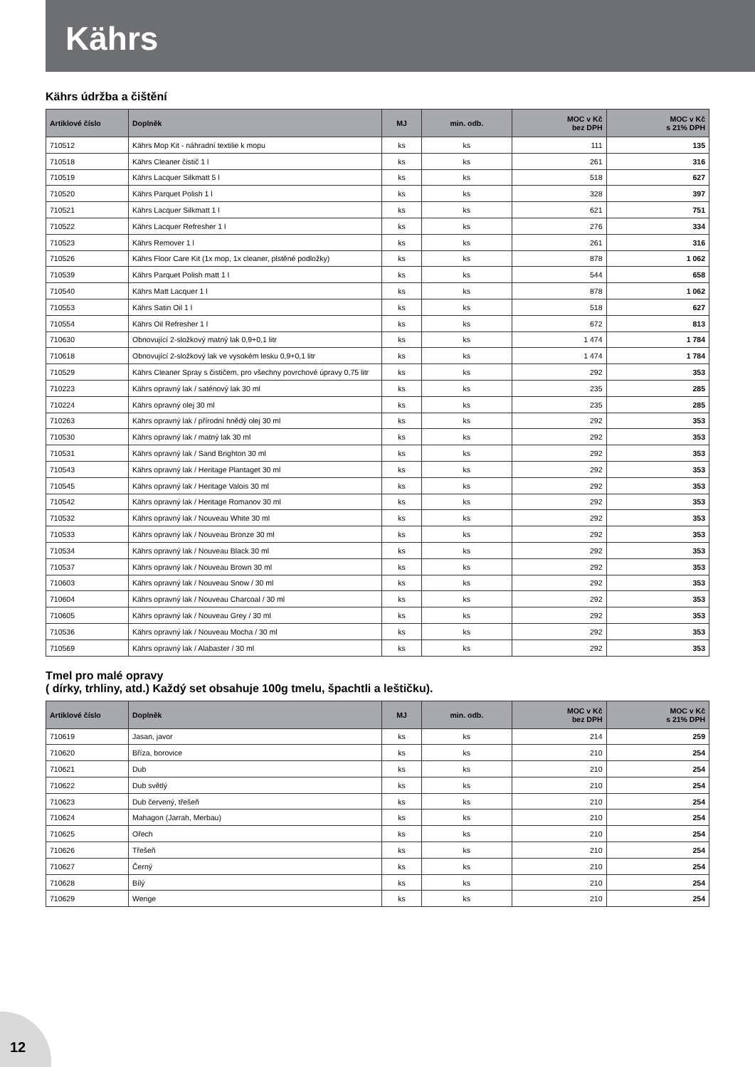Kährs
Kährs údržba a čištění
| Artiklové číslo | Doplněk | MJ | min. odb. | MOC v Kč bez DPH | MOC v Kč s 21% DPH |
| --- | --- | --- | --- | --- | --- |
| 710512 | Kährs Mop Kit - náhradní textilie k mopu | ks | ks | 111 | 135 |
| 710518 | Kährs Cleaner čistič 1 l | ks | ks | 261 | 316 |
| 710519 | Kährs Lacquer Silkmatt 5 l | ks | ks | 518 | 627 |
| 710520 | Kährs Parquet Polish 1 l | ks | ks | 328 | 397 |
| 710521 | Kährs Lacquer Silkmatt 1 l | ks | ks | 621 | 751 |
| 710522 | Kährs Lacquer Refresher 1 l | ks | ks | 276 | 334 |
| 710523 | Kährs Remover 1 l | ks | ks | 261 | 316 |
| 710526 | Kährs Floor Care Kit (1x mop, 1x cleaner, plstěné podložky) | ks | ks | 878 | 1 062 |
| 710539 | Kährs Parquet Polish matt 1 l | ks | ks | 544 | 658 |
| 710540 | Kährs Matt Lacquer 1 l | ks | ks | 878 | 1 062 |
| 710553 | Kährs Satin Oil 1 l | ks | ks | 518 | 627 |
| 710554 | Kährs Oil Refresher 1 l | ks | ks | 672 | 813 |
| 710630 | Obnovující 2-složkový matný lak 0,9+0,1 litr | ks | ks | 1 474 | 1 784 |
| 710618 | Obnovující 2-složkový lak ve vysokém lesku 0,9+0,1 litr | ks | ks | 1 474 | 1 784 |
| 710529 | Kährs Cleaner Spray s čističem, pro všechny povrchové úpravy 0,75 litr | ks | ks | 292 | 353 |
| 710223 | Kährs opravný lak / saténový lak 30 ml | ks | ks | 235 | 285 |
| 710224 | Kährs opravný olej 30 ml | ks | ks | 235 | 285 |
| 710263 | Kährs opravný lak / přírodní hnědý olej 30 ml | ks | ks | 292 | 353 |
| 710530 | Kährs opravný lak / matný lak 30 ml | ks | ks | 292 | 353 |
| 710531 | Kährs opravný lak / Sand Brighton 30 ml | ks | ks | 292 | 353 |
| 710543 | Kährs opravný lak / Heritage Plantaget 30 ml | ks | ks | 292 | 353 |
| 710545 | Kährs opravný lak / Heritage Valois 30 ml | ks | ks | 292 | 353 |
| 710542 | Kährs opravný lak / Heritage Romanov 30 ml | ks | ks | 292 | 353 |
| 710532 | Kährs opravný lak / Nouveau White 30 ml | ks | ks | 292 | 353 |
| 710533 | Kährs opravný lak / Nouveau Bronze 30 ml | ks | ks | 292 | 353 |
| 710534 | Kährs opravný lak / Nouveau Black 30 ml | ks | ks | 292 | 353 |
| 710537 | Kährs opravný lak / Nouveau Brown 30 ml | ks | ks | 292 | 353 |
| 710603 | Kährs opravný lak / Nouveau Snow / 30 ml | ks | ks | 292 | 353 |
| 710604 | Kährs opravný lak / Nouveau Charcoal / 30 ml | ks | ks | 292 | 353 |
| 710605 | Kährs opravný lak / Nouveau Grey / 30 ml | ks | ks | 292 | 353 |
| 710536 | Kährs opravný lak / Nouveau Mocha / 30 ml | ks | ks | 292 | 353 |
| 710569 | Kährs opravný lak / Alabaster / 30 ml | ks | ks | 292 | 353 |
Tmel pro malé opravy
( dírky, trhliny, atd.) Každý set obsahuje 100g tmelu, špachtli a leštičku).
| Artiklové číslo | Doplněk | MJ | min. odb. | MOC v Kč bez DPH | MOC v Kč s 21% DPH |
| --- | --- | --- | --- | --- | --- |
| 710619 | Jasan, javor | ks | ks | 214 | 259 |
| 710620 | Bříza, borovice | ks | ks | 210 | 254 |
| 710621 | Dub | ks | ks | 210 | 254 |
| 710622 | Dub světlý | ks | ks | 210 | 254 |
| 710623 | Dub červený, třešeň | ks | ks | 210 | 254 |
| 710624 | Mahagon (Jarrah, Merbau) | ks | ks | 210 | 254 |
| 710625 | Ořech | ks | ks | 210 | 254 |
| 710626 | Třešeň | ks | ks | 210 | 254 |
| 710627 | Černý | ks | ks | 210 | 254 |
| 710628 | Bílý | ks | ks | 210 | 254 |
| 710629 | Wenge | ks | ks | 210 | 254 |
12